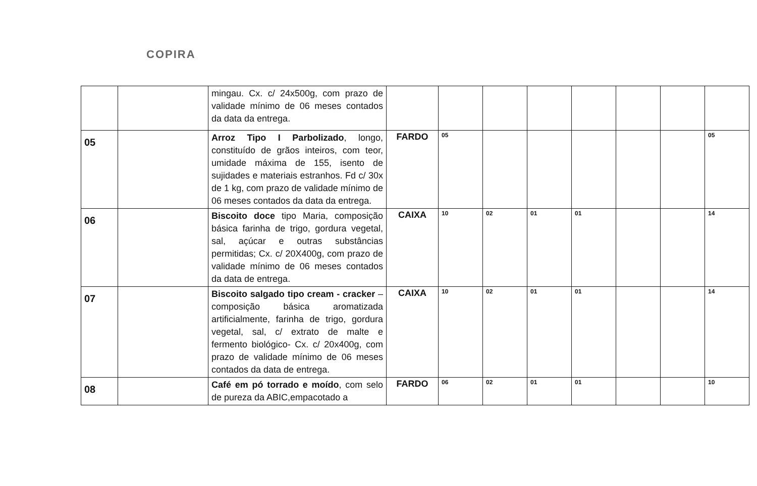COPIRA
| | | mingau. Cx. c/ 24x500g, com prazo de validade mínimo de 06 meses contados da data da entrega. | | | | | | | | |
| 05 | | Arroz Tipo I Parbolizado , longo, constituído de grãos inteiros, com teor, umidade máxima de 155, isento de sujidades e materiais estranhos. Fd c/ 30x de 1 kg, com prazo de validade mínimo de 06 meses contados da data da entrega. | FARDO | 05 | | | | | | 05 |
| 06 | | Biscoito doce tipo Maria, composição básica farinha de trigo, gordura vegetal, sal, açúcar e outras substâncias permitidas; Cx. c/ 20X400g, com prazo de validade mínimo de 06 meses contados da data de entrega. | CAIXA | 10 | 02 | 01 | 01 | | | 14 |
| 07 | | Biscoito salgado tipo cream - cracker – composição básica aromatizada artificialmente, farinha de trigo, gordura vegetal, sal, c/ extrato de malte e fermento biológico- Cx. c/ 20x400g, com prazo de validade mínimo de 06 meses contados da data de entrega. | CAIXA | 10 | 02 | 01 | 01 | | | 14 |
| 08 | | Café em pó torrado e moído , com selo de pureza da ABIC,empacotado a | FARDO | 06 | 02 | 01 | 01 | | | 10 |